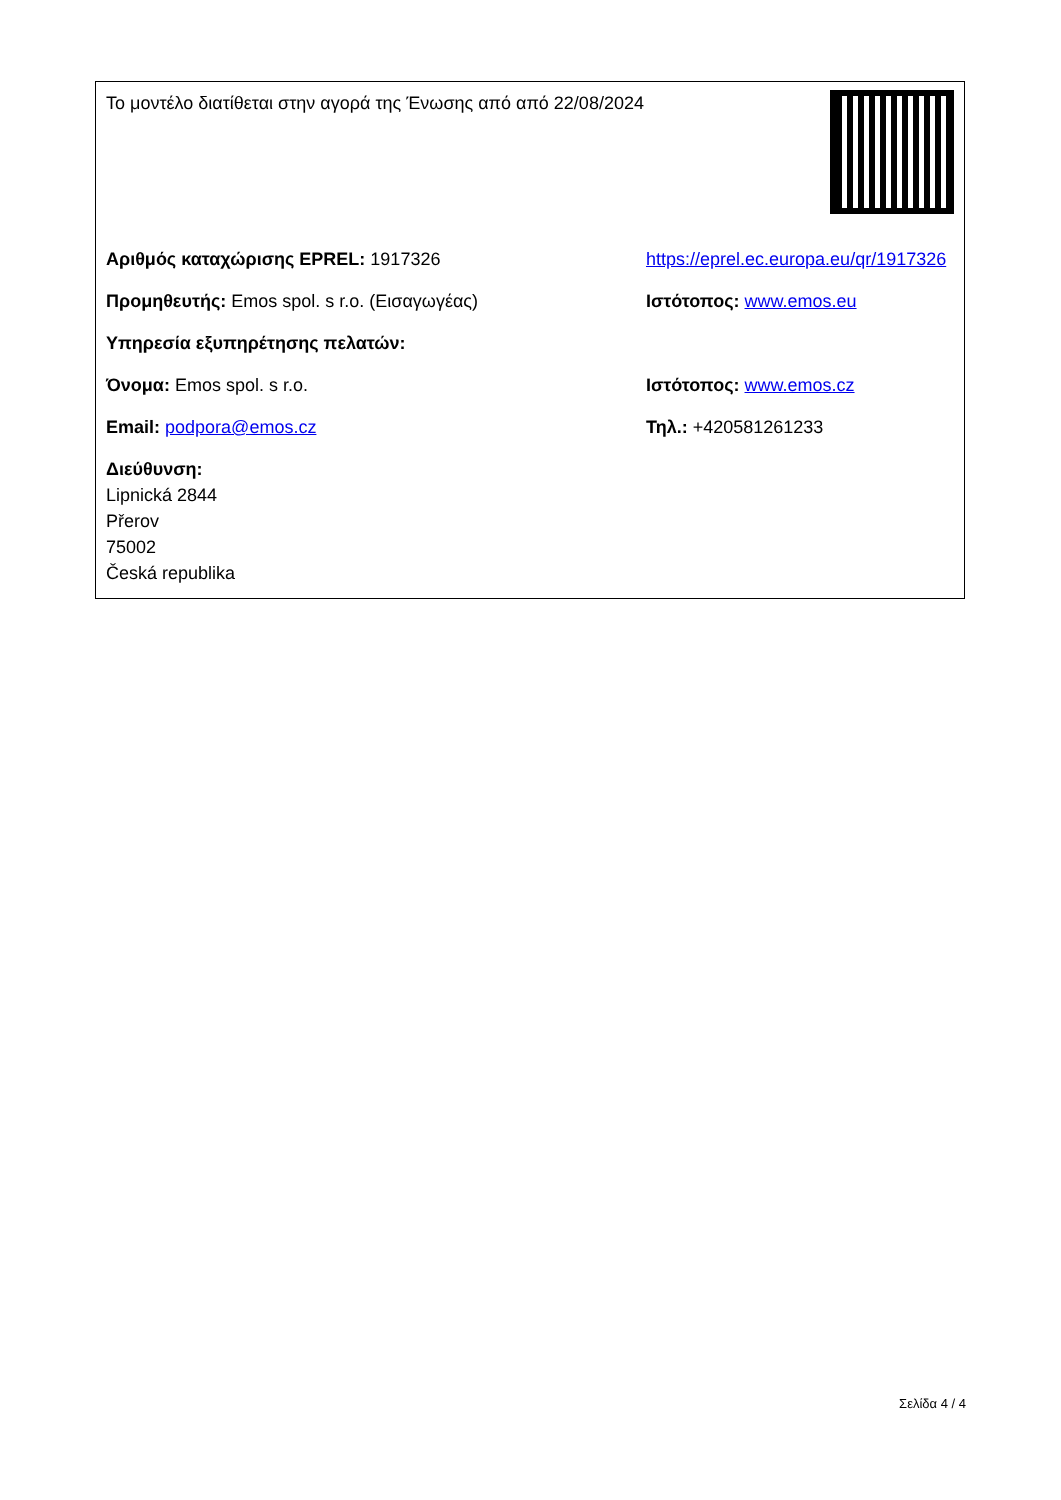| Το μοντέλο διατίθεται στην αγορά της Ένωσης από από 22/08/2024 | |
| Αριθμός καταχώρισης EPREL: 1917326 | https://eprel.ec.europa.eu/qr/1917326 |
| Προμηθευτής: Emos spol. s r.o. (Εισαγωγέας) | Ιστότοπος: www.emos.eu |
| Υπηρεσία εξυπηρέτησης πελατών: | |
| Όνομα: Emos spol. s r.o. | Ιστότοπος: www.emos.cz |
| Email: podpora@emos.cz | Τηλ.: +420581261233 |
| Διεύθυνση: Lipnická 2844 Přerov 75002 Česká republika | |
Σελίδα 4 / 4